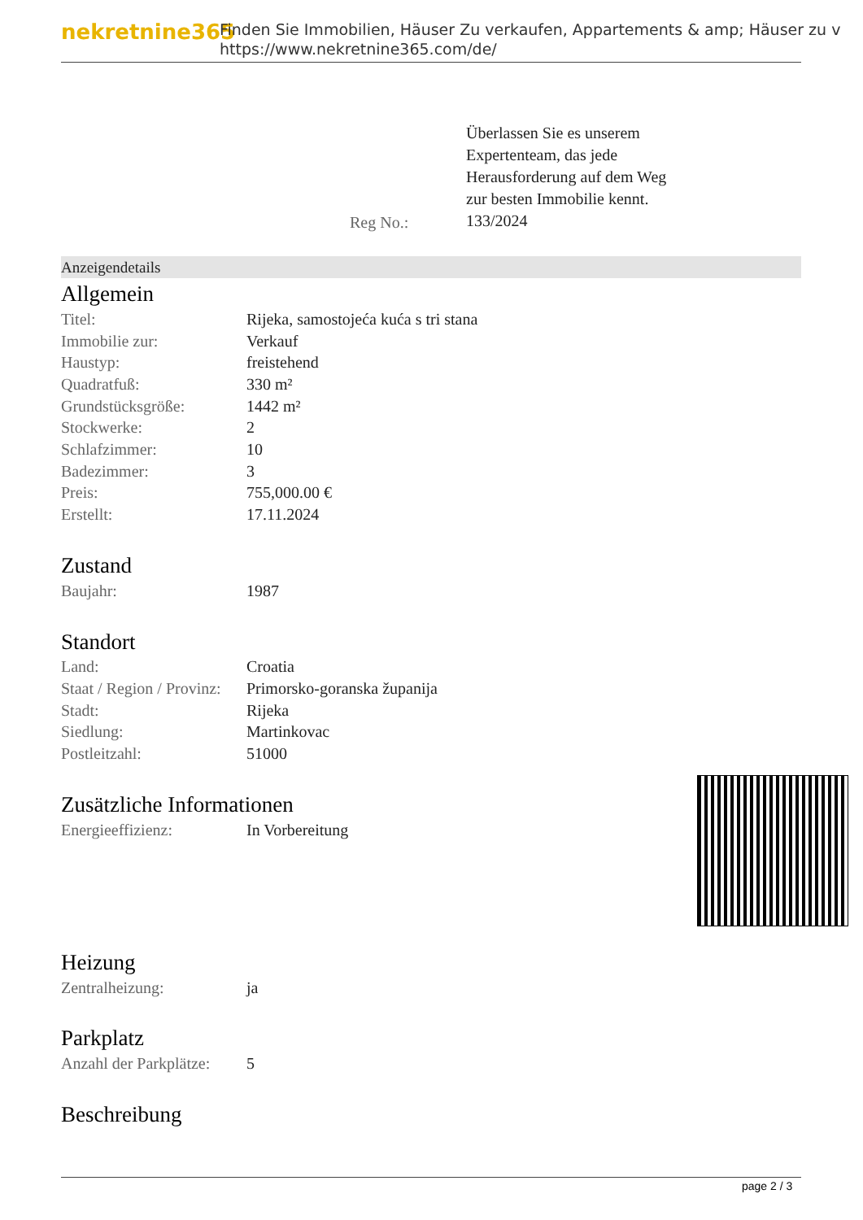nekretnine365
Finden Sie Immobilien, Häuser Zu verkaufen, Appartements & amp; Häuser zu v
https://www.nekretnine365.com/de/
Reg No.:
Überlassen Sie es unserem
Expertenteam, das jede
Herausforderung auf dem Weg
zur besten Immobilie kennt.
133/2024
Anzeigendetails
Allgemein
| Titel: | Rijeka, samostojeća kuća s tri stana |
| Immobilie zur: | Verkauf |
| Haustyp: | freistehend |
| Quadratfuß: | 330 m² |
| Grundstücksgröße: | 1442 m² |
| Stockwerke: | 2 |
| Schlafzimmer: | 10 |
| Badezimmer: | 3 |
| Preis: | 755,000.00 € |
| Erstellt: | 17.11.2024 |
Zustand
| Baujahr: | 1987 |
Standort
| Land: | Croatia |
| Staat / Region / Provinz: | Primorsko-goranska županija |
| Stadt: | Rijeka |
| Siedlung: | Martinkovac |
| Postleitzahl: | 51000 |
Zusätzliche Informationen
| Energieeffizienz: | In Vorbereitung |
Heizung
| Zentralheizung: | ja |
Parkplatz
| Anzahl der Parkplätze: | 5 |
Beschreibung
page 2 / 3